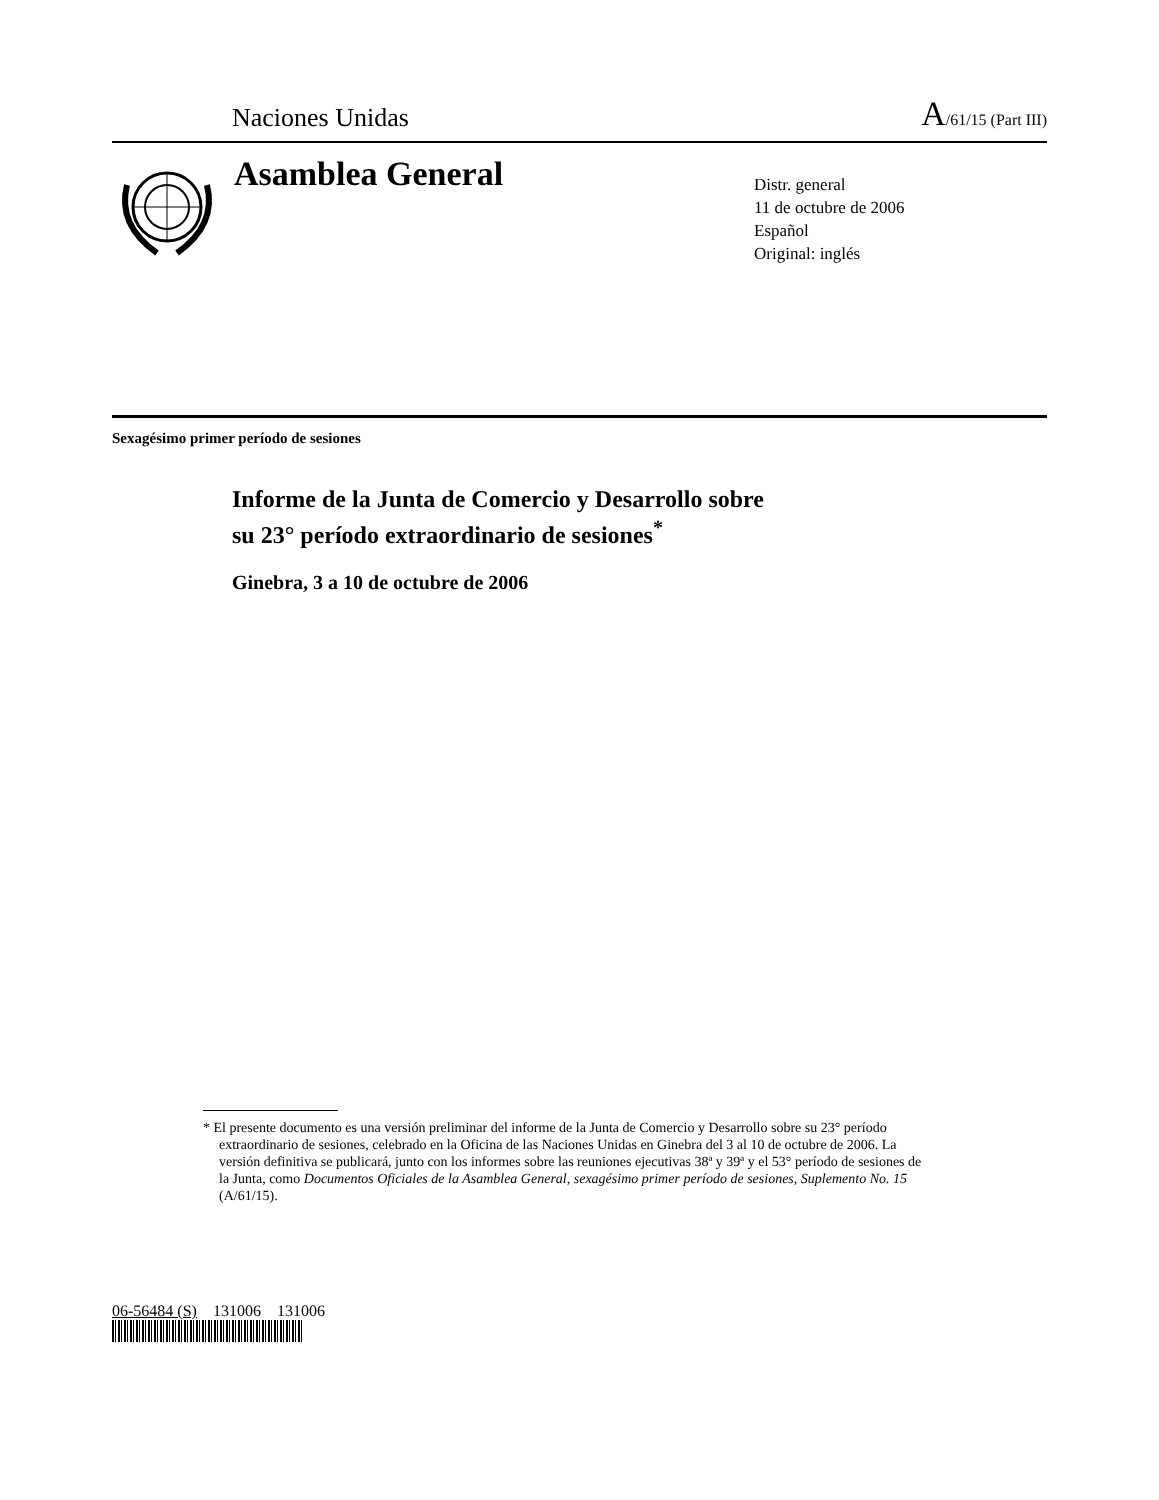Naciones Unidas A/61/15 (Part III)
Asamblea General
Distr. general
11 de octubre de 2006
Español
Original: inglés
Sexagésimo primer período de sesiones
Informe de la Junta de Comercio y Desarrollo sobre
su 23° período extraordinario de sesiones<sup>*</sup>
Ginebra, 3 a 10 de octubre de 2006
* El presente documento es una versión preliminar del informe de la Junta de Comercio y Desarrollo sobre su 23° período extraordinario de sesiones, celebrado en la Oficina de las Naciones Unidas en Ginebra del 3 al 10 de octubre de 2006. La versión definitiva se publicará, junto con los informes sobre las reuniones ejecutivas 38ª y 39ª y el 53° período de sesiones de la Junta, como Documentos Oficiales de la Asamblea General, sexagésimo primer período de sesiones, Suplemento No. 15 (A/61/15).
06-56484 (S) 131006 131006